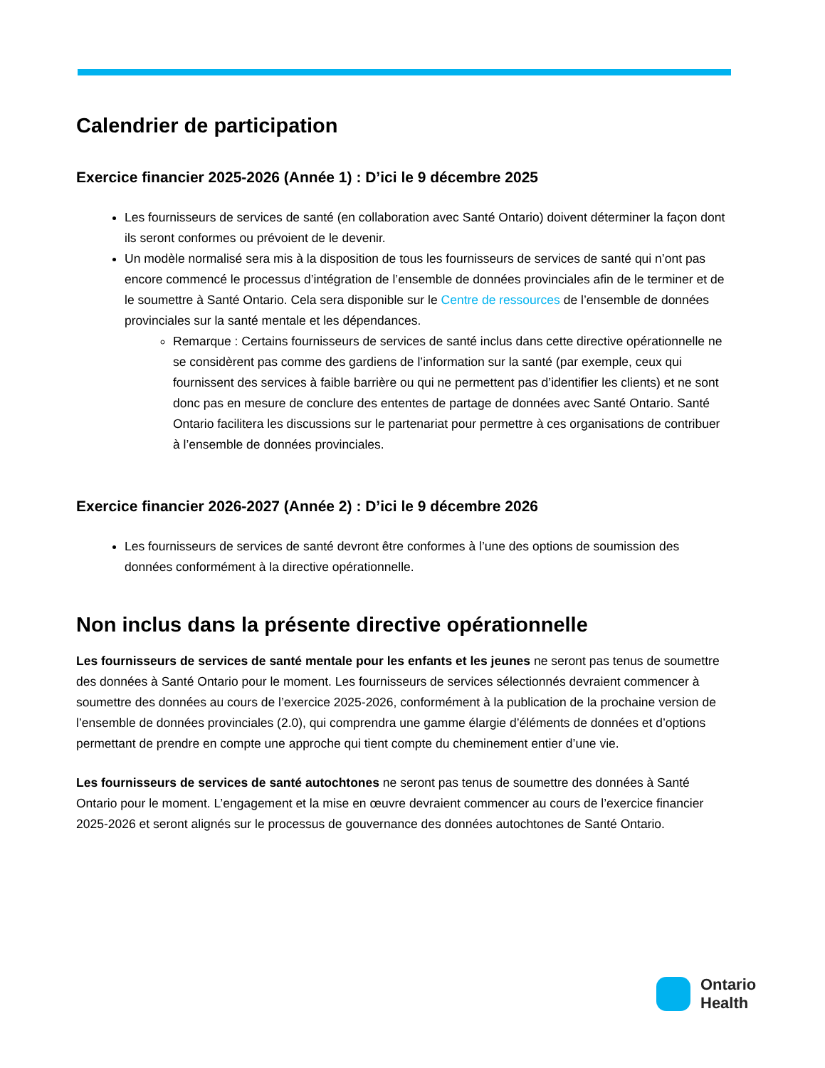Calendrier de participation
Exercice financier 2025-2026 (Année 1) : D’ici le 9 décembre 2025
Les fournisseurs de services de santé (en collaboration avec Santé Ontario) doivent déterminer la façon dont ils seront conformes ou prévoient de le devenir.
Un modèle normalisé sera mis à la disposition de tous les fournisseurs de services de santé qui n’ont pas encore commencé le processus d’intégration de l’ensemble de données provinciales afin de le terminer et de le soumettre à Santé Ontario. Cela sera disponible sur le Centre de ressources de l’ensemble de données provinciales sur la santé mentale et les dépendances.
Remarque : Certains fournisseurs de services de santé inclus dans cette directive opérationnelle ne se considèrent pas comme des gardiens de l’information sur la santé (par exemple, ceux qui fournissent des services à faible barrière ou qui ne permettent pas d’identifier les clients) et ne sont donc pas en mesure de conclure des ententes de partage de données avec Santé Ontario. Santé Ontario facilitera les discussions sur le partenariat pour permettre à ces organisations de contribuer à l’ensemble de données provinciales.
Exercice financier 2026-2027 (Année 2) : D’ici le 9 décembre 2026
Les fournisseurs de services de santé devront être conformes à l’une des options de soumission des données conformément à la directive opérationnelle.
Non inclus dans la présente directive opérationnelle
Les fournisseurs de services de santé mentale pour les enfants et les jeunes ne seront pas tenus de soumettre des données à Santé Ontario pour le moment. Les fournisseurs de services sélectionnés devraient commencer à soumettre des données au cours de l’exercice 2025-2026, conformément à la publication de la prochaine version de l’ensemble de données provinciales (2.0), qui comprendra une gamme élargie d’éléments de données et d’options permettant de prendre en compte une approche qui tient compte du cheminement entier d’une vie.
Les fournisseurs de services de santé autochtones ne seront pas tenus de soumettre des données à Santé Ontario pour le moment. L’engagement et la mise en œuvre devraient commencer au cours de l’exercice financier 2025-2026 et seront alignés sur le processus de gouvernance des données autochtones de Santé Ontario.
Ontario
Health